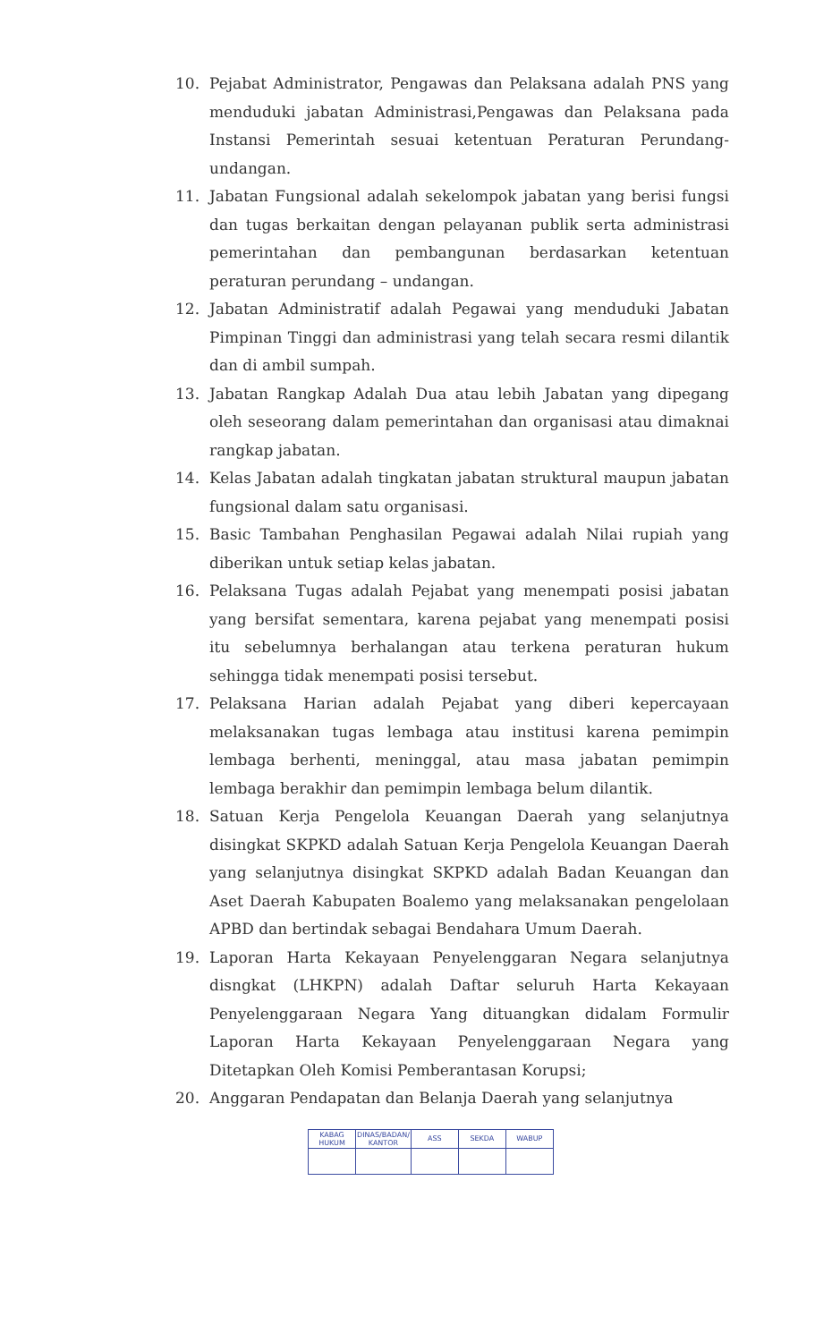10. Pejabat Administrator, Pengawas dan Pelaksana adalah PNS yang menduduki jabatan Administrasi,Pengawas dan Pelaksana pada Instansi Pemerintah sesuai ketentuan Peraturan Perundang-undangan.
11. Jabatan Fungsional adalah sekelompok jabatan yang berisi fungsi dan tugas berkaitan dengan pelayanan publik serta administrasi pemerintahan dan pembangunan berdasarkan ketentuan peraturan perundang – undangan.
12. Jabatan Administratif adalah Pegawai yang menduduki Jabatan Pimpinan Tinggi dan administrasi yang telah secara resmi dilantik dan di ambil sumpah.
13. Jabatan Rangkap Adalah Dua atau lebih Jabatan yang dipegang oleh seseorang dalam pemerintahan dan organisasi atau dimaknai rangkap jabatan.
14. Kelas Jabatan adalah tingkatan jabatan struktural maupun jabatan fungsional dalam satu organisasi.
15. Basic Tambahan Penghasilan Pegawai adalah Nilai rupiah yang diberikan untuk setiap kelas jabatan.
16. Pelaksana Tugas adalah Pejabat yang menempati posisi jabatan yang bersifat sementara, karena pejabat yang menempati posisi itu sebelumnya berhalangan atau terkena peraturan hukum sehingga tidak menempati posisi tersebut.
17. Pelaksana Harian adalah Pejabat yang diberi kepercayaan melaksanakan tugas lembaga atau institusi karena pemimpin lembaga berhenti, meninggal, atau masa jabatan pemimpin lembaga berakhir dan pemimpin lembaga belum dilantik.
18. Satuan Kerja Pengelola Keuangan Daerah yang selanjutnya disingkat SKPKD adalah Satuan Kerja Pengelola Keuangan Daerah yang selanjutnya disingkat SKPKD adalah Badan Keuangan dan Aset Daerah Kabupaten Boalemo yang melaksanakan pengelolaan APBD dan bertindak sebagai Bendahara Umum Daerah.
19. Laporan Harta Kekayaan Penyelenggaran Negara selanjutnya disngkat (LHKPN) adalah Daftar seluruh Harta Kekayaan Penyelenggaraan Negara Yang dituangkan didalam Formulir Laporan Harta Kekayaan Penyelenggaraan Negara yang Ditetapkan Oleh Komisi Pemberantasan Korupsi;
20. Anggaran Pendapatan dan Belanja Daerah yang selanjutnya
| KABAG HUKUM | DINAS/BADAN/ KANTOR | ASS | SEKDA | WABUP |